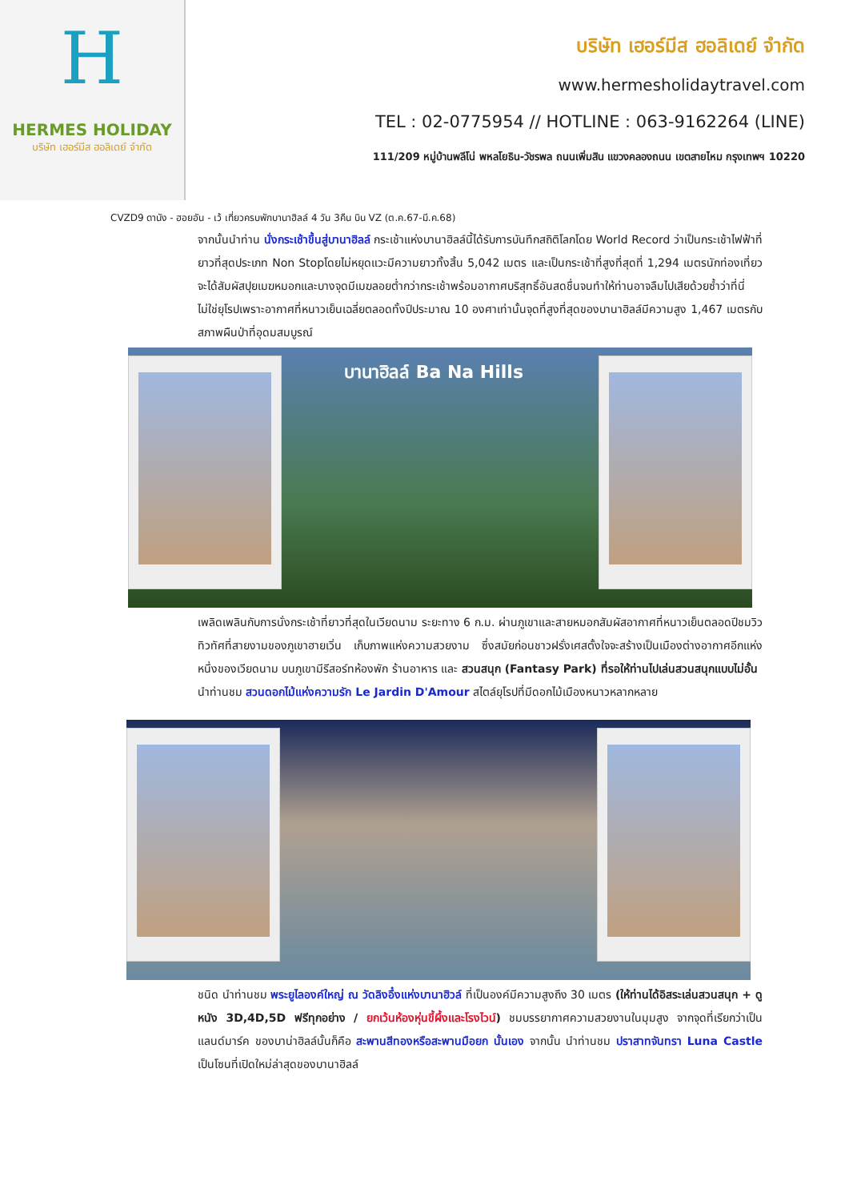H
HERMES HOLIDAY
บริษัท เฮอร์มีส ฮอลิเดย์ จำกัด
บริษัท เฮอร์มีส ฮอลิเดย์ จำกัด
www.hermesholidaytravel.com
TEL : 02-0775954 // HOTLINE : 063-9162264 (LINE)
111/209 หมู่บ้านพลีโน่ พหลโยธิน-วัชรพล ถนนเพิ่มสิน แขวงคลองถนน เขตสายไหม กรุงเทพฯ 10220
CVZD9 ดานัง - ฮอยอัน - เว้ เที่ยวครบพักบานาฮิลล์ 4 วัน 3คืน บิน VZ (ต.ค.67-มี.ค.68)
จากนั้นนำท่าน นั่งกระเช้าขึ้นสู่บานาฮิลล์ กระเช้าแห่งบานาฮิลล์นี้ได้รับการบันทึกสถิติโลกโดย World Record ว่าเป็นกระเช้าไฟฟ้าที่ยาวที่สุดประเภท Non Stopโดยไม่หยุดแวะมีความยาวทั้งสิ้น 5,042 เมตร และเป็นกระเช้าที่สูงที่สุดที่ 1,294 เมตรนักท่องเที่ยวจะได้สัมผัสปุยเมฆหมอกและบางจุดมีเมฆลอยต่ำกว่ากระเช้าพร้อมอากาศบริสุทธิ์อันสดชื่นจนทำให้ท่านอาจลืมไปเสียด้วยซ้ำว่าที่นี่ไม่ใช่ยุโรปเพราะอากาศที่หนาวเย็นเฉลี่ยตลอดทั้งปีประมาณ 10 องศาเท่านั้นจุดที่สูงที่สุดของบานาฮิลล์มีความสูง 1,467 เมตรกับสภาพผืนป่าที่อุดมสมบูรณ์
บานาฮิลล์ Ba Na Hills
เพลิดเพลินกับการนั่งกระเช้าที่ยาวที่สุดในเวียดนาม ระยะทาง 6 ก.ม. ผ่านภูเขาและสายหมอกสัมผัสอากาศที่หนาวเย็นตลอดปีชมวิวทิวทัศที่สายงามของภูเขาฮายเวิ่น เก็บภาพแห่งความสวยงาม ซึ่งสมัยก่อนชาวฝรั่งเศสตั้งใจจะสร้างเป็นเมืองต่างอากาศอีกแห่งหนึ่งของเวียดนาม บนภูเขามีรีสอร์ทห้องพัก ร้านอาหาร และ สวนสนุก (Fantasy Park) ที่รอให้ท่านไปเล่นสวนสนุกแบบไม่อั้น
นำท่านชม สวนดอกไม้แห่งความรัก Le Jardin D'Amour สไตล์ยุโรปที่มีดอกไม้เมืองหนาวหลากหลาย
ชนิด นำท่านชม พระยูไลองค์ใหญ่ ณ วัดลิงอึ๋งแห่งบานาฮิวล์ ที่เป็นองค์มีความสูงถึง 30 เมตร (ให้ท่านได้อิสระเล่นสวนสนุก + ดูหนัง 3D,4D,5D ฟรีทุกอย่าง / ยกเว้นห้องหุ่นขี้ผึ้งและโรงไวน์) ชมบรรยากาศความสวยงานในมุมสูง จากจุดที่เรียกว่าเป็นแลนด์มาร์ค ของบาน่าฮิลล์นั้นก็คือ สะพานสีทองหรือสะพานมือยก นั้นเอง จากนั้น นำท่านชม ปราสาทจันทรา Luna Castle เป็นโซนที่เปิดใหม่ล่าสุดของบานาฮิลล์